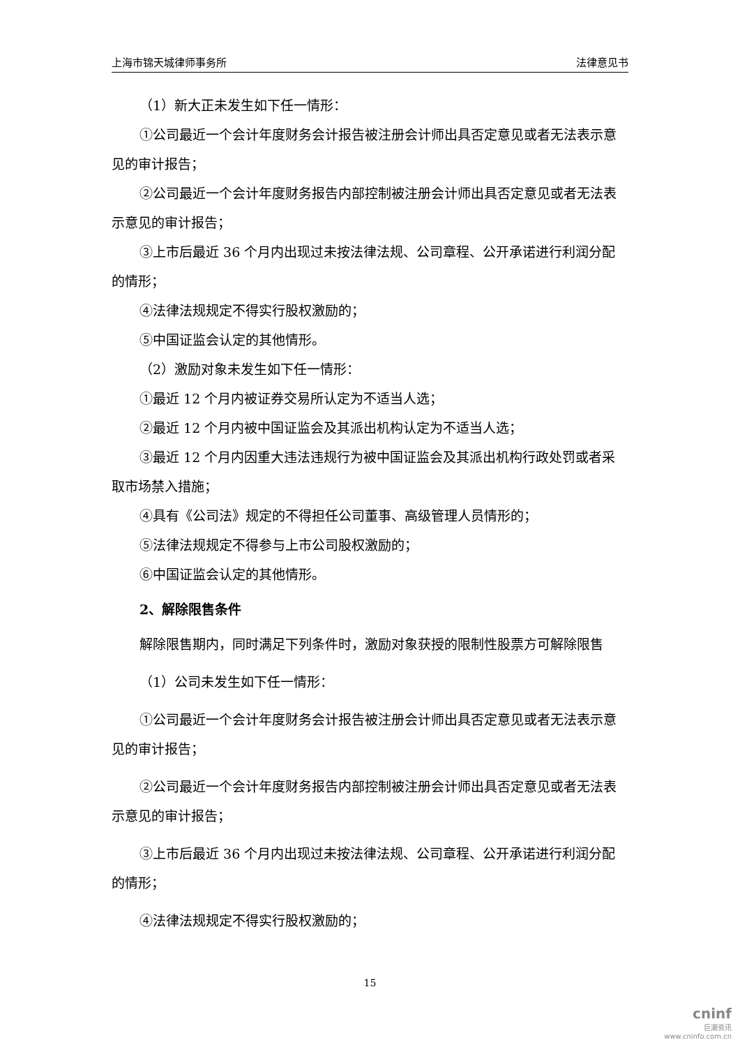上海市锦天城律师事务所 法律意见书
（1）新大正未发生如下任一情形：
①公司最近一个会计年度财务会计报告被注册会计师出具否定意见或者无法表示意见的审计报告；
②公司最近一个会计年度财务报告内部控制被注册会计师出具否定意见或者无法表示意见的审计报告；
③上市后最近 36 个月内出现过未按法律法规、公司章程、公开承诺进行利润分配的情形；
④法律法规规定不得实行股权激励的；
⑤中国证监会认定的其他情形。
（2）激励对象未发生如下任一情形：
①最近 12 个月内被证券交易所认定为不适当人选；
②最近 12 个月内被中国证监会及其派出机构认定为不适当人选；
③最近 12 个月内因重大违法违规行为被中国证监会及其派出机构行政处罚或者采取市场禁入措施；
④具有《公司法》规定的不得担任公司董事、高级管理人员情形的；
⑤法律法规规定不得参与上市公司股权激励的；
⑥中国证监会认定的其他情形。
2、解除限售条件
解除限售期内，同时满足下列条件时，激励对象获授的限制性股票方可解除限售
（1）公司未发生如下任一情形：
①公司最近一个会计年度财务会计报告被注册会计师出具否定意见或者无法表示意见的审计报告；
②公司最近一个会计年度财务报告内部控制被注册会计师出具否定意见或者无法表示意见的审计报告；
③上市后最近 36 个月内出现过未按法律法规、公司章程、公开承诺进行利润分配的情形；
④法律法规规定不得实行股权激励的；
15
cninf
巨潮资讯
www.cninfo.com.cn